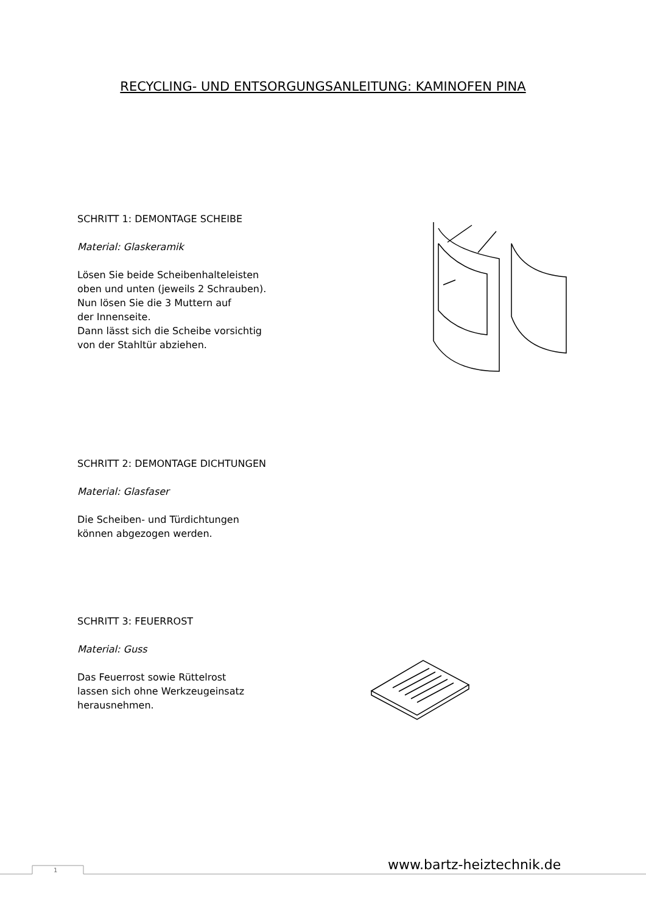RECYCLING- UND ENTSORGUNGSANLEITUNG: KAMINOFEN PINA
SCHRITT 1: DEMONTAGE SCHEIBE
Material: Glaskeramik
Lösen Sie beide Scheibenhalteleisten
oben und unten (jeweils 2 Schrauben).
Nun lösen Sie die 3 Muttern auf
der Innenseite.
Dann lässt sich die Scheibe vorsichtig
von der Stahltür abziehen.
SCHRITT 2: DEMONTAGE DICHTUNGEN
Material: Glasfaser
Die Scheiben- und Türdichtungen
können abgezogen werden.
SCHRITT 3: FEUERROST
Material: Guss
Das Feuerrost sowie Rüttelrost
lassen sich ohne Werkzeugeinsatz
herausnehmen.
1 www.bartz-heiztechnik.de